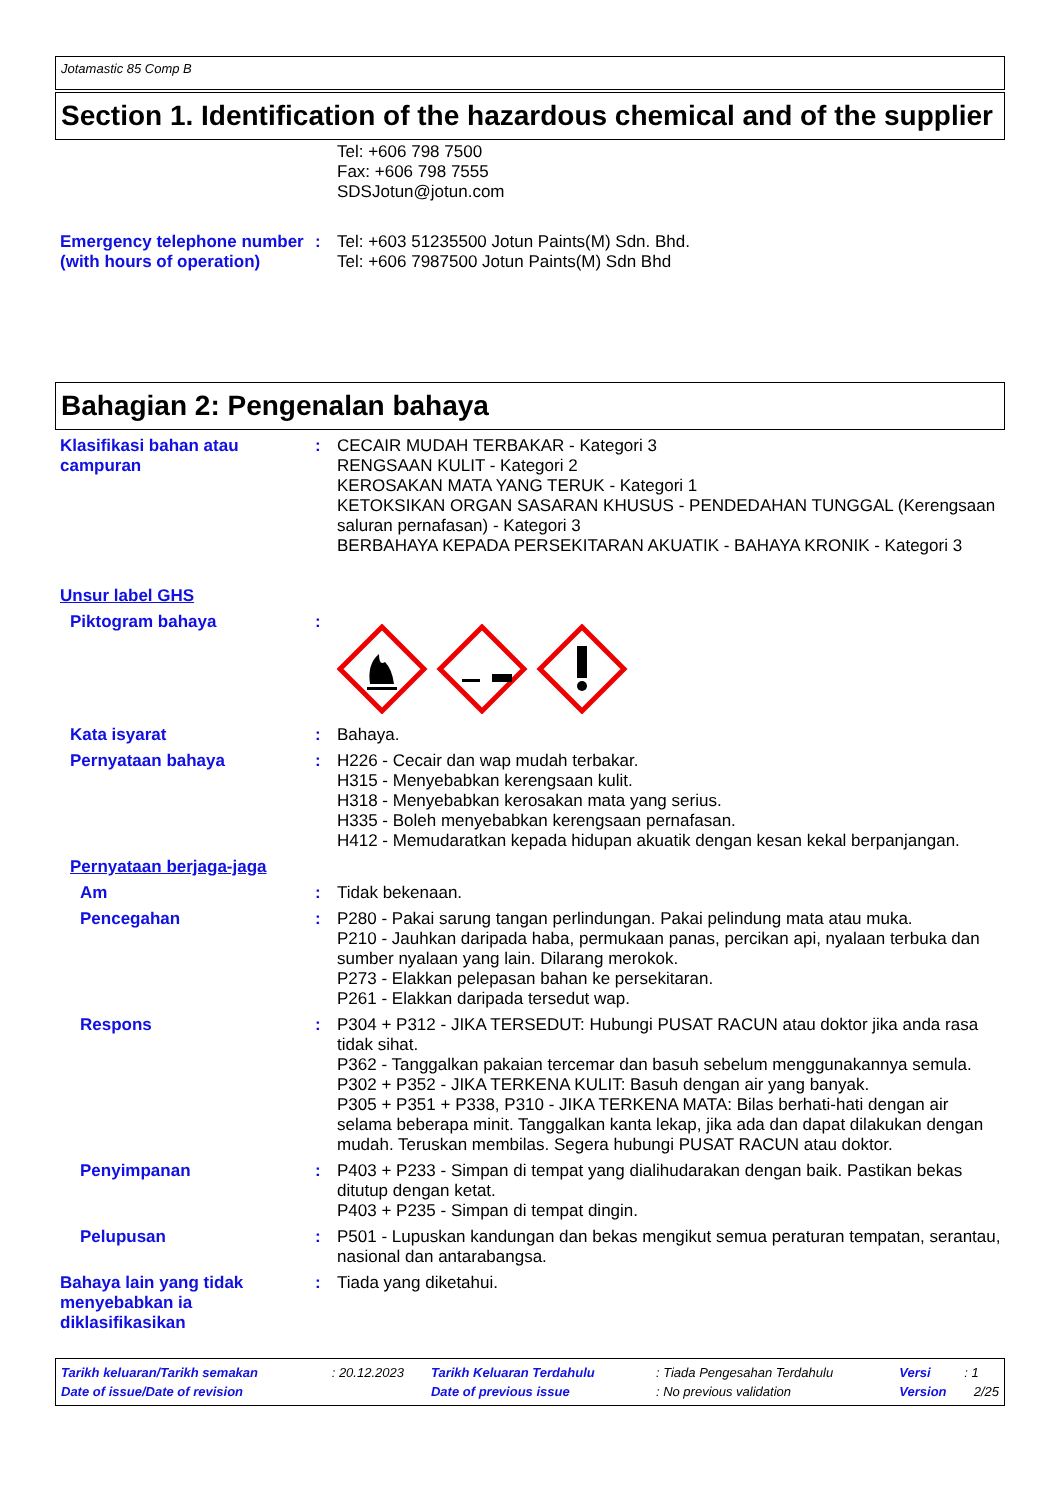Jotamastic 85 Comp B
Section 1. Identification of the hazardous chemical and of the supplier
Tel: +606 798 7500
Fax: +606 798 7555
SDSJotun@jotun.com
Emergency telephone number (with hours of operation)
: Tel: +603 51235500 Jotun Paints(M) Sdn. Bhd.
Tel: +606 7987500 Jotun Paints(M) Sdn Bhd
Bahagian 2: Pengenalan bahaya
Klasifikasi bahan atau campuran
: CECAIR MUDAH TERBAKAR - Kategori 3
RENGSAAN KULIT - Kategori 2
KEROSAKAN MATA YANG TERUK - Kategori 1
KETOKSIKAN ORGAN SASARAN KHUSUS - PENDEDAHAN TUNGGAL (Kerengsaan saluran pernafasan) - Kategori 3
BERBAHAYA KEPADA PERSEKITARAN AKUATIK - BAHAYA KRONIK - Kategori 3
Unsur label GHS
Piktogram bahaya :
Kata isyarat : Bahaya.
Pernyataan bahaya : H226 - Cecair dan wap mudah terbakar.
H315 - Menyebabkan kerengsaan kulit.
H318 - Menyebabkan kerosakan mata yang serius.
H335 - Boleh menyebabkan kerengsaan pernafasan.
H412 - Memudaratkan kepada hidupan akuatik dengan kesan kekal berpanjangan.
Pernyataan berjaga-jaga
Am : Tidak bekenaan.
Pencegahan : P280 - Pakai sarung tangan perlindungan. Pakai pelindung mata atau muka.
P210 - Jauhkan daripada haba, permukaan panas, percikan api, nyalaan terbuka dan sumber nyalaan yang lain. Dilarang merokok.
P273 - Elakkan pelepasan bahan ke persekitaran.
P261 - Elakkan daripada tersedut wap.
Respons : P304 + P312 - JIKA TERSEDUT: Hubungi PUSAT RACUN atau doktor jika anda rasa tidak sihat.
P362 - Tanggalkan pakaian tercemar dan basuh sebelum menggunakannya semula.
P302 + P352 - JIKA TERKENA KULIT: Basuh dengan air yang banyak.
P305 + P351 + P338, P310 - JIKA TERKENA MATA: Bilas berhati-hati dengan air selama beberapa minit. Tanggalkan kanta lekap, jika ada dan dapat dilakukan dengan mudah. Teruskan membilas. Segera hubungi PUSAT RACUN atau doktor.
Penyimpanan : P403 + P233 - Simpan di tempat yang dialihudarakan dengan baik. Pastikan bekas ditutup dengan ketat.
P403 + P235 - Simpan di tempat dingin.
Pelupusan : P501 - Lupuskan kandungan dan bekas mengikut semua peraturan tempatan, serantau, nasional dan antarabangsa.
Bahaya lain yang tidak menyebabkan ia diklasifikasikan
: Tiada yang diketahui.
| Tarikh keluaran/Tarikh semakan | : 20.12.2023 | Tarikh Keluaran Terdahulu | : Tiada Pengesahan Terdahulu | Versi | : 1 |
| Date of issue/Date of revision | | Date of previous issue | : No previous validation | Version | 2/25 |